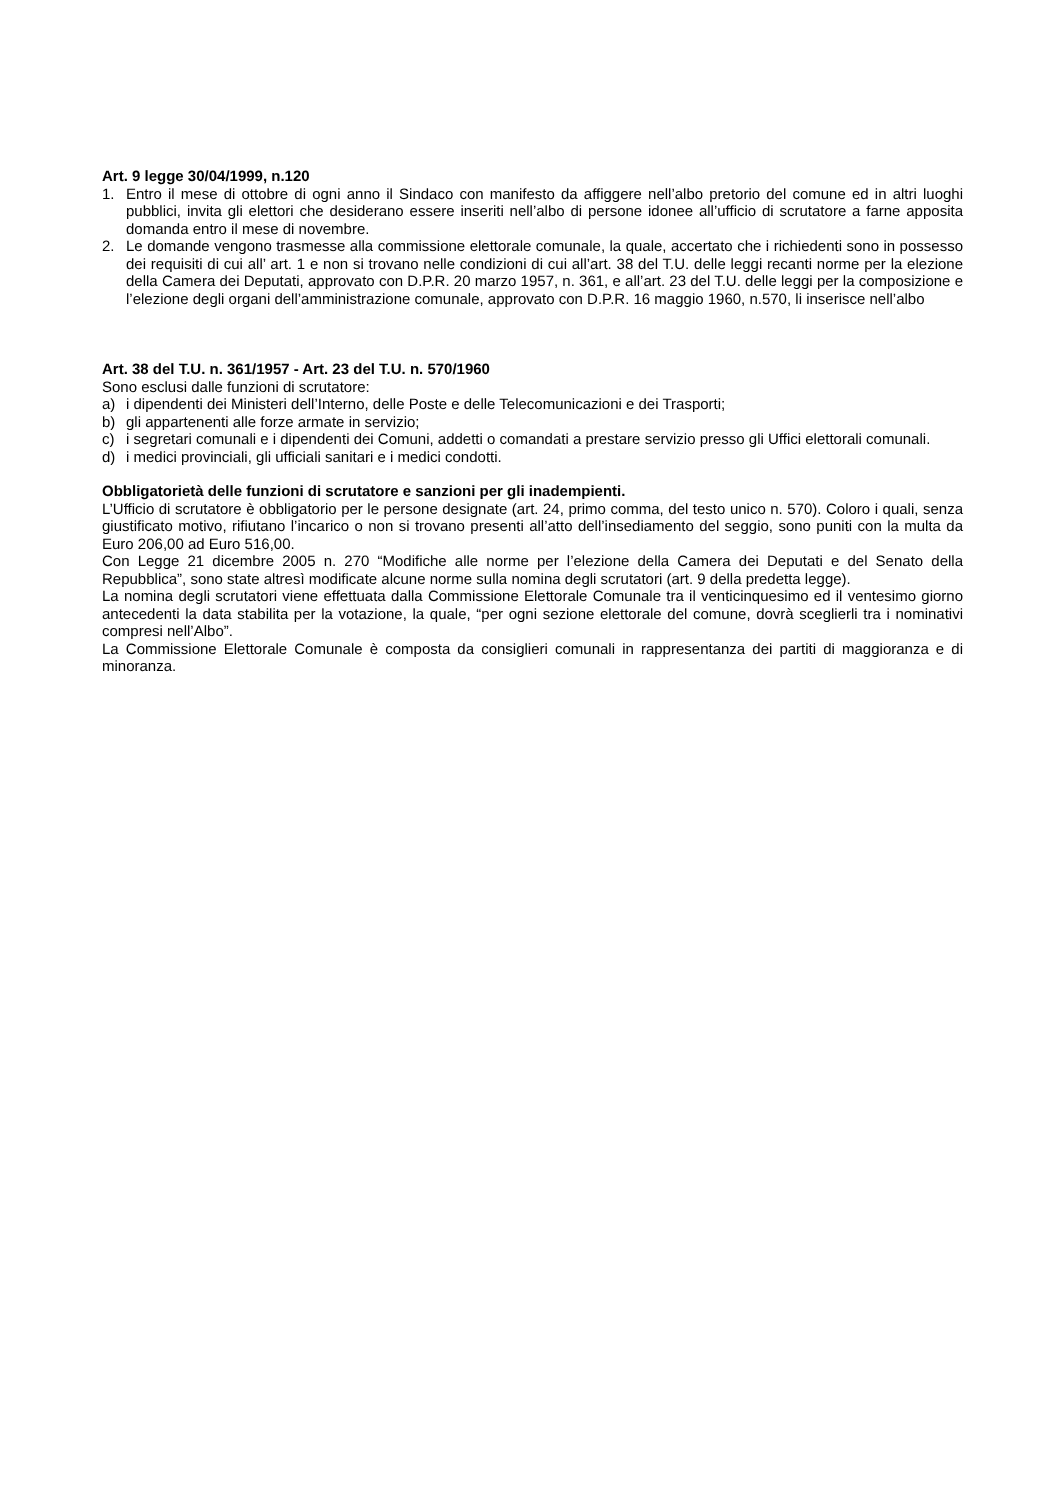Art. 9 legge 30/04/1999, n.120
1. Entro il mese di ottobre di ogni anno il Sindaco con manifesto da affiggere nell’albo pretorio del comune ed in altri luoghi pubblici, invita gli elettori che desiderano essere inseriti nell’albo di persone idonee all’ufficio di scrutatore a farne apposita domanda entro il mese di novembre.
2. Le domande vengono trasmesse alla commissione elettorale comunale, la quale, accertato che i richiedenti sono in possesso dei requisiti di cui all’ art. 1 e non si trovano nelle condizioni di cui all’art. 38 del T.U. delle leggi recanti norme per la elezione della Camera dei Deputati, approvato con D.P.R. 20 marzo 1957, n. 361, e all’art. 23 del T.U. delle leggi per la composizione e l’elezione degli organi dell’amministrazione comunale, approvato con D.P.R. 16 maggio 1960, n.570, li inserisce nell’albo
Art. 38 del T.U. n. 361/1957 - Art. 23 del T.U. n. 570/1960
Sono esclusi dalle funzioni di scrutatore:
a) i dipendenti dei Ministeri dell’Interno, delle Poste e delle Telecomunicazioni e dei Trasporti;
b) gli appartenenti alle forze armate in servizio;
c) i segretari comunali e i dipendenti dei Comuni, addetti o comandati a prestare servizio presso gli Uffici elettorali comunali.
d) i medici provinciali, gli ufficiali sanitari e i medici condotti.
Obbligatorietà delle funzioni di scrutatore e sanzioni per gli inadempienti.
L’Ufficio di scrutatore è obbligatorio per le persone designate (art. 24, primo comma, del testo unico n. 570). Coloro i quali, senza giustificato motivo, rifiutano l’incarico o non si trovano presenti all’atto dell’insediamento del seggio, sono puniti con la multa da Euro 206,00 ad Euro 516,00.
Con Legge 21 dicembre 2005 n. 270 “Modifiche alle norme per l’elezione della Camera dei Deputati e del Senato della Repubblica”, sono state altresì modificate alcune norme sulla nomina degli scrutatori (art. 9 della predetta legge).
La nomina degli scrutatori viene effettuata dalla Commissione Elettorale Comunale tra il venticinquesimo ed il ventesimo giorno antecedenti la data stabilita per la votazione, la quale, “per ogni sezione elettorale del comune, dovrà sceglierli tra i nominativi compresi nell’Albo”.
La Commissione Elettorale Comunale è composta da consiglieri comunali in rappresentanza dei partiti di maggioranza e di minoranza.